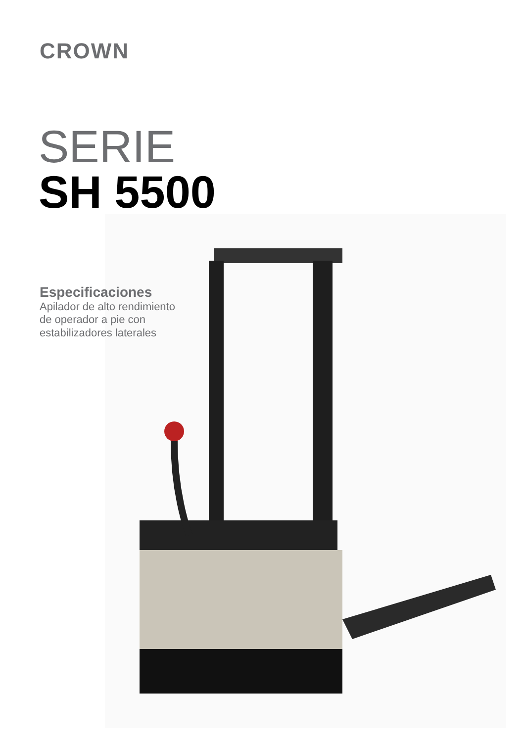CROWN
SERIE
SH 5500
Especificaciones
Apilador de alto rendimiento de operador a pie con estabilizadores laterales